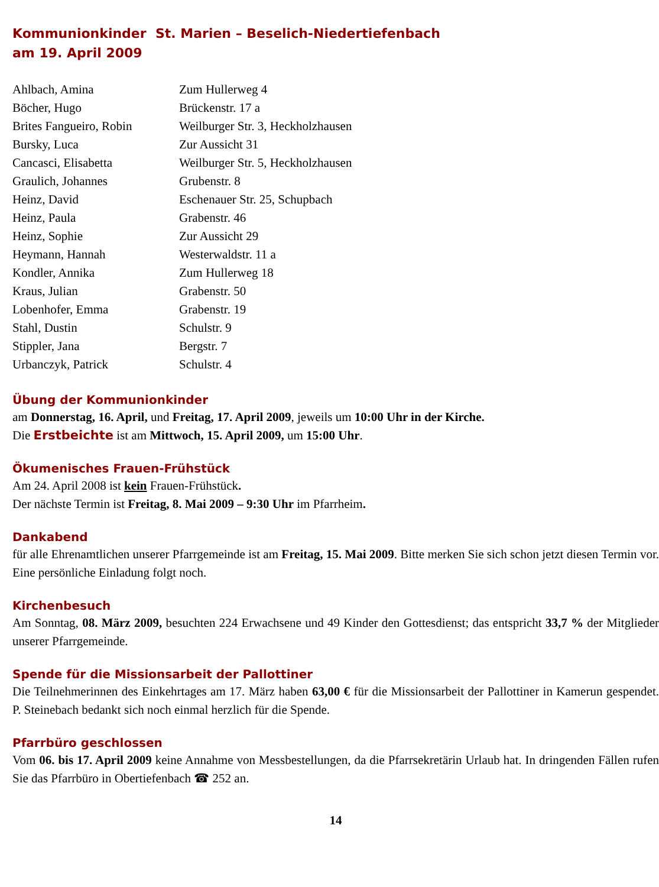Kommunionkinder St. Marien – Beselich-Niedertiefenbach
am 19. April 2009
| Ahlbach, Amina | Zum Hullerweg 4 |
| Böcher, Hugo | Brückenstr. 17 a |
| Brites Fangueiro, Robin | Weilburger Str. 3, Heckholzhausen |
| Bursky, Luca | Zur Aussicht 31 |
| Cancasci, Elisabetta | Weilburger Str. 5, Heckholzhausen |
| Graulich, Johannes | Grubenstr. 8 |
| Heinz, David | Eschenauer Str. 25, Schupbach |
| Heinz, Paula | Grabenstr. 46 |
| Heinz, Sophie | Zur Aussicht 29 |
| Heymann, Hannah | Westerwaldstr. 11 a |
| Kondler, Annika | Zum Hullerweg 18 |
| Kraus, Julian | Grabenstr. 50 |
| Lobenhofer, Emma | Grabenstr. 19 |
| Stahl, Dustin | Schulstr. 9 |
| Stippler, Jana | Bergstr. 7 |
| Urbanczyk, Patrick | Schulstr. 4 |
Übung der Kommunionkinder
am Donnerstag, 16. April, und Freitag, 17. April 2009, jeweils um 10:00 Uhr in der Kirche.
Die Erstbeichte ist am Mittwoch, 15. April 2009, um 15:00 Uhr.
Ökumenisches Frauen-Frühstück
Am 24. April 2008 ist kein Frauen-Frühstück.
Der nächste Termin ist Freitag, 8. Mai 2009 – 9:30 Uhr im Pfarrheim.
Dankabend
für alle Ehrenamtlichen unserer Pfarrgemeinde ist am Freitag, 15. Mai 2009. Bitte merken Sie sich schon jetzt diesen Termin vor. Eine persönliche Einladung folgt noch.
Kirchenbesuch
Am Sonntag, 08. März 2009, besuchten 224 Erwachsene und 49 Kinder den Gottesdienst; das entspricht 33,7 % der Mitglieder unserer Pfarrgemeinde.
Spende für die Missionsarbeit der Pallottiner
Die Teilnehmerinnen des Einkehrtages am 17. März haben 63,00 € für die Missionsarbeit der Pallottiner in Kamerun gespendet. P. Steinebach bedankt sich noch einmal herzlich für die Spende.
Pfarrbüro geschlossen
Vom 06. bis 17. April 2009 keine Annahme von Messbestellungen, da die Pfarrsekretärin Urlaub hat. In dringenden Fällen rufen Sie das Pfarrbüro in Obertiefenbach ☎ 252 an.
14